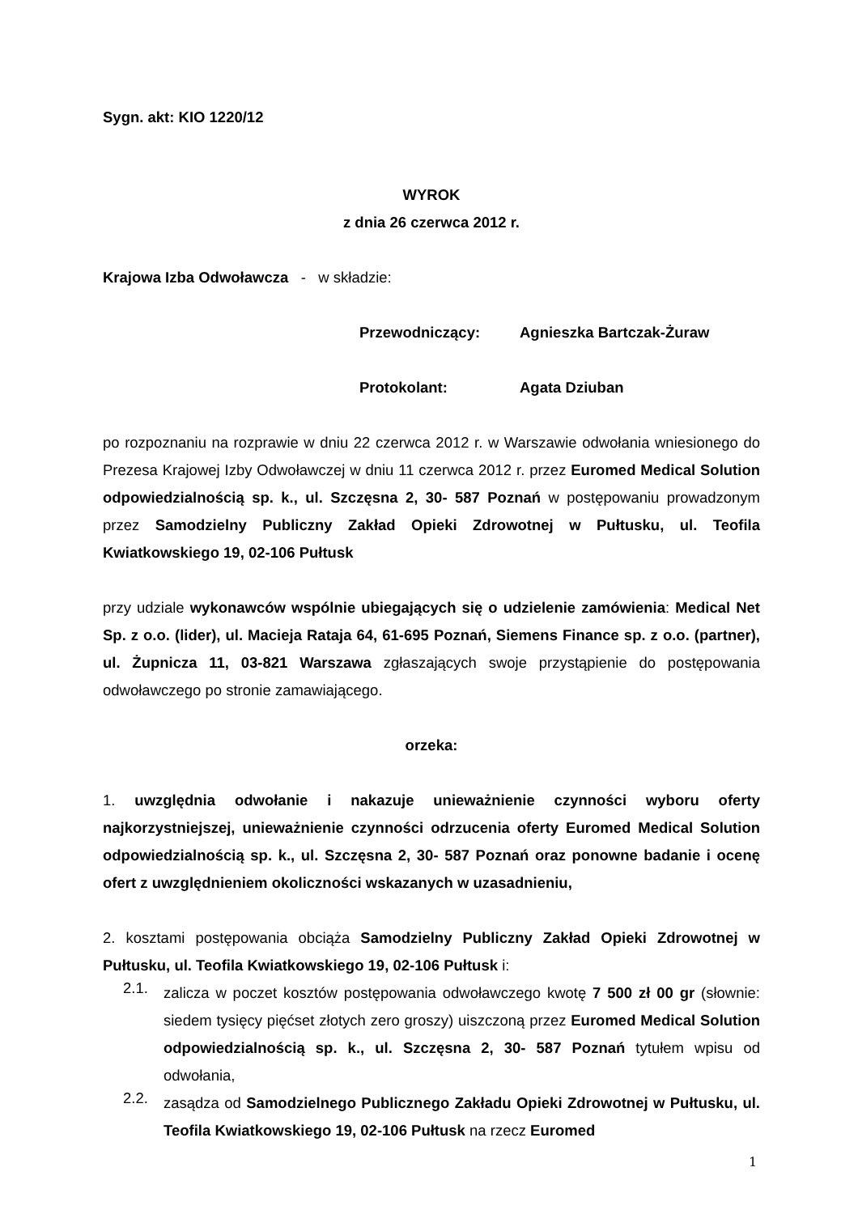Sygn. akt: KIO 1220/12
WYROK
z dnia 26 czerwca 2012 r.
Krajowa Izba Odwoławcza - w składzie:
Przewodniczący: Agnieszka Bartczak-Żuraw
Protokolant: Agata Dziuban
po rozpoznaniu na rozprawie w dniu 22 czerwca 2012 r. w Warszawie odwołania wniesionego do Prezesa Krajowej Izby Odwoławczej w dniu 11 czerwca 2012 r. przez Euromed Medical Solution odpowiedzialnością sp. k., ul. Szczęsna 2, 30- 587 Poznań w postępowaniu prowadzonym przez Samodzielny Publiczny Zakład Opieki Zdrowotnej w Pułtusku, ul. Teofila Kwiatkowskiego 19, 02-106 Pułtusk
przy udziale wykonawców wspólnie ubiegających się o udzielenie zamówienia: Medical Net Sp. z o.o. (lider), ul. Macieja Rataja 64, 61-695 Poznań, Siemens Finance sp. z o.o. (partner), ul. Żupnicza 11, 03-821 Warszawa zgłaszających swoje przystąpienie do postępowania odwoławczego po stronie zamawiającego.
orzeka:
1. uwzględnia odwołanie i nakazuje unieważnienie czynności wyboru oferty najkorzystniejszej, unieważnienie czynności odrzucenia oferty Euromed Medical Solution odpowiedzialnością sp. k., ul. Szczęsna 2, 30- 587 Poznań oraz ponowne badanie i ocenę ofert z uwzględnieniem okoliczności wskazanych w uzasadnieniu,
2. kosztami postępowania obciąża Samodzielny Publiczny Zakład Opieki Zdrowotnej w Pułtusku, ul. Teofila Kwiatkowskiego 19, 02-106 Pułtusk i:
2.1.
zalicza w poczet kosztów postępowania odwoławczego kwotę 7 500 zł 00 gr (słownie: siedem tysięcy pięćset złotych zero groszy) uiszczoną przez Euromed Medical Solution odpowiedzialnością sp. k., ul. Szczęsna 2, 30- 587 Poznań tytułem wpisu od odwołania,
2.2.
zasądza od Samodzielnego Publicznego Zakładu Opieki Zdrowotnej w Pułtusku, ul. Teofila Kwiatkowskiego 19, 02-106 Pułtusk na rzecz Euromed
1